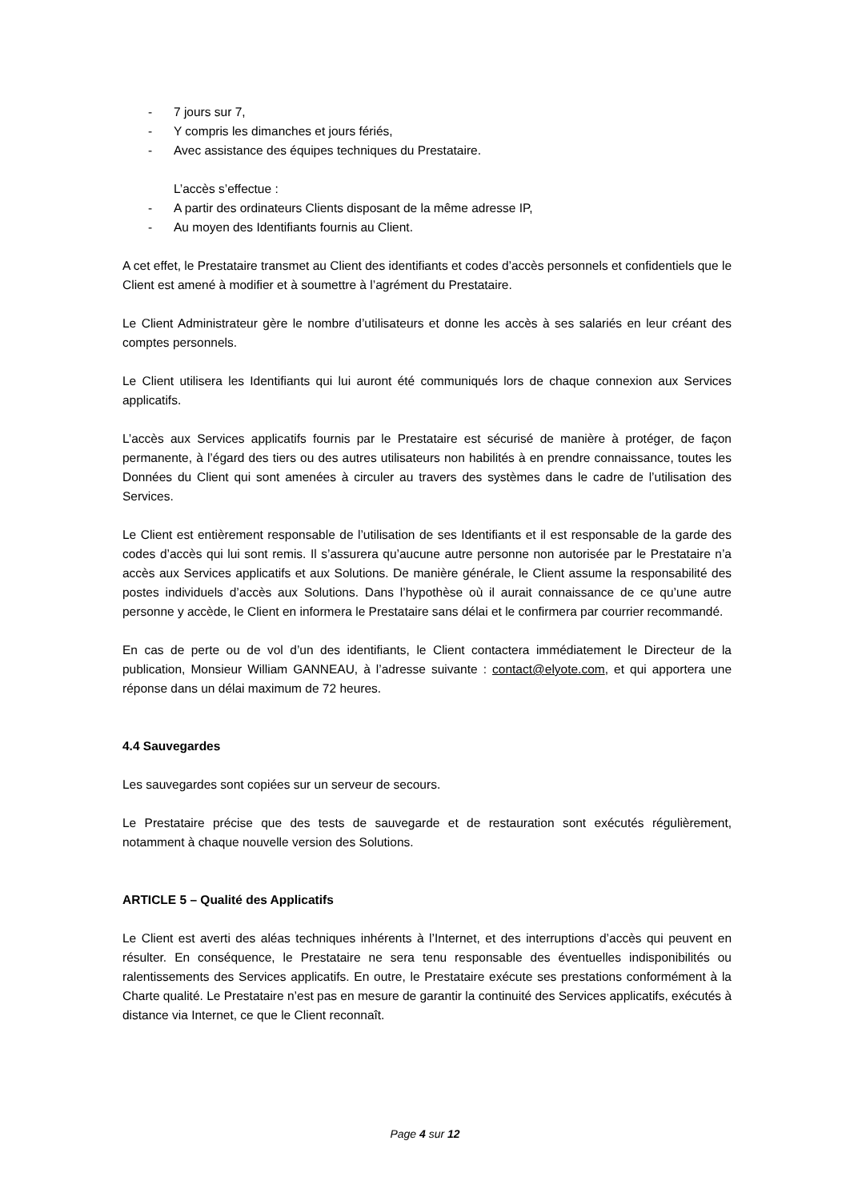- 7 jours sur 7,
- Y compris les dimanches et jours fériés,
- Avec assistance des équipes techniques du Prestataire.
L’accès s’effectue :
- A partir des ordinateurs Clients disposant de la même adresse IP,
- Au moyen des Identifiants fournis au Client.
A cet effet, le Prestataire transmet au Client des identifiants et codes d’accès personnels et confidentiels que le Client est amené à modifier et à soumettre à l’agrément du Prestataire.
Le Client Administrateur gère le nombre d’utilisateurs et donne les accès à ses salariés en leur créant des comptes personnels.
Le Client utilisera les Identifiants qui lui auront été communiqués lors de chaque connexion aux Services applicatifs.
L’accès aux Services applicatifs fournis par le Prestataire est sécurisé de manière à protéger, de façon permanente, à l’égard des tiers ou des autres utilisateurs non habilités à en prendre connaissance, toutes les Données du Client qui sont amenées à circuler au travers des systèmes dans le cadre de l’utilisation des Services.
Le Client est entièrement responsable de l’utilisation de ses Identifiants et il est responsable de la garde des codes d’accès qui lui sont remis. Il s’assurera qu’aucune autre personne non autorisée par le Prestataire n’a accès aux Services applicatifs et aux Solutions. De manière générale, le Client assume la responsabilité des postes individuels d’accès aux Solutions. Dans l’hypothèse où il aurait connaissance de ce qu’une autre personne y accède, le Client en informera le Prestataire sans délai et le confirmera par courrier recommandé.
En cas de perte ou de vol d’un des identifiants, le Client contactera immédiatement le Directeur de la publication, Monsieur William GANNEAU, à l’adresse suivante : contact@elyote.com, et qui apportera une réponse dans un délai maximum de 72 heures.
4.4 Sauvegardes
Les sauvegardes sont copiées sur un serveur de secours.
Le Prestataire précise que des tests de sauvegarde et de restauration sont exécutés régulièrement, notamment à chaque nouvelle version des Solutions.
ARTICLE 5 – Qualité des Applicatifs
Le Client est averti des aléas techniques inhérents à l’Internet, et des interruptions d’accès qui peuvent en résulter. En conséquence, le Prestataire ne sera tenu responsable des éventuelles indisponibilités ou ralentissements des Services applicatifs. En outre, le Prestataire exécute ses prestations conformément à la Charte qualité. Le Prestataire n’est pas en mesure de garantir la continuité des Services applicatifs, exécutés à distance via Internet, ce que le Client reconnaît.
Page 4 sur 12